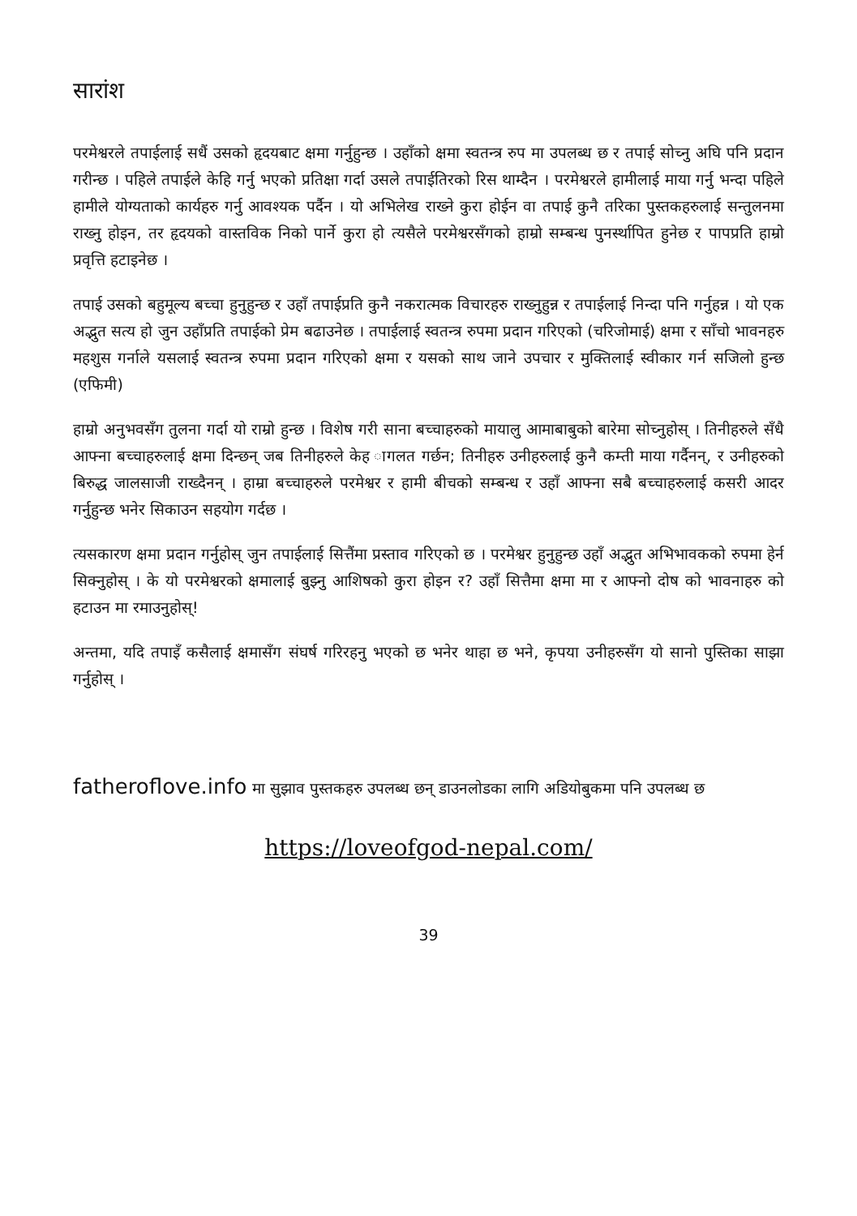सारांश
परमेश्वरले तपाईलाई सधैं उसको हृदयबाट क्षमा गर्नुहुन्छ । उहाँको क्षमा स्वतन्त्र रुप मा उपलब्ध छ र तपाई सोच्नु अघि पनि प्रदान गरीन्छ । पहिले तपाईले केहि गर्नु भएको प्रतिक्षा गर्दा उसले तपाईतिरको रिस थाम्दैन । परमेश्वरले हामीलाई माया गर्नु भन्दा पहिले हामीले योग्यताको कार्यहरु गर्नु आवश्यक पर्दैन । यो अभिलेख राख्ने कुरा होईन वा तपाई कुनै तरिका पुस्तकहरुलाई सन्तुलनमा राख्नु होइन, तर हृदयको वास्तविक निको पार्ने कुरा हो त्यसैले परमेश्वरसँगको हाम्रो सम्बन्ध पुनर्स्थापित हुनेछ र पापप्रति हाम्रो प्रवृत्ति हटाइनेछ ।
तपाई उसको बहुमूल्य बच्चा हुनुहुन्छ र उहाँ तपाईप्रति कुनै नकरात्मक विचारहरु राख्नुहुन्न र तपाईलाई निन्दा पनि गर्नुहन्न । यो एक अद्भुत सत्य हो जुन उहाँप्रति तपाईको प्रेम बढाउनेछ । तपाईलाई स्वतन्त्र रुपमा प्रदान गरिएको (चरिजोमाई) क्षमा र साँचो भावनहरु महशुस गर्नाले यसलाई स्वतन्त्र रुपमा प्रदान गरिएको क्षमा र यसको साथ जाने उपचार र मुक्तिलाई स्वीकार गर्न सजिलो हुन्छ (एफिमी)
हाम्रो अनुभवसँग तुलना गर्दा यो राम्रो हुन्छ । विशेष गरी साना बच्चाहरुको मायालु आमाबाबुको बारेमा सोच्नुहोस् । तिनीहरुले सँधै आफ्ना बच्चाहरुलाई क्षमा दिन्छन् जब तिनीहरुले केह ागलत गर्छन; तिनीहरु उनीहरुलाई कुनै कम्ती माया गर्दैनन्, र उनीहरुको बिरुद्ध जालसाजी राख्दैनन् । हाम्रा बच्चाहरुले परमेश्वर र हामी बीचको सम्बन्ध र उहाँ आफ्ना सबै बच्चाहरुलाई कसरी आदर गर्नुहुन्छ भनेर सिकाउन सहयोग गर्दछ ।
त्यसकारण क्षमा प्रदान गर्नुहोस् जुन तपाईलाई सित्तैंमा प्रस्ताव गरिएको छ । परमेश्वर हुनुहुन्छ उहाँ अद्भुत अभिभावकको रुपमा हेर्न सिक्नुहोस् । के यो परमेश्वरको क्षमालाई बुझ्नु आशिषको कुरा होइन र? उहाँ सित्तैमा क्षमा मा र आफ्नो दोष को भावनाहरु को हटाउन मा रमाउनुहोस्!
अन्तमा, यदि तपाइँ कसैलाई क्षमासँग संघर्ष गरिरहनु भएको छ भनेर थाहा छ भने, कृपया उनीहरुसँग यो सानो पुस्तिका साझा गर्नुहोस् ।
fatheroflove.info मा सुझाव पुस्तकहरु उपलब्ध छन् डाउनलोडका लागि अडियोबुकमा पनि उपलब्ध छ
https://loveofgod-nepal.com/
39